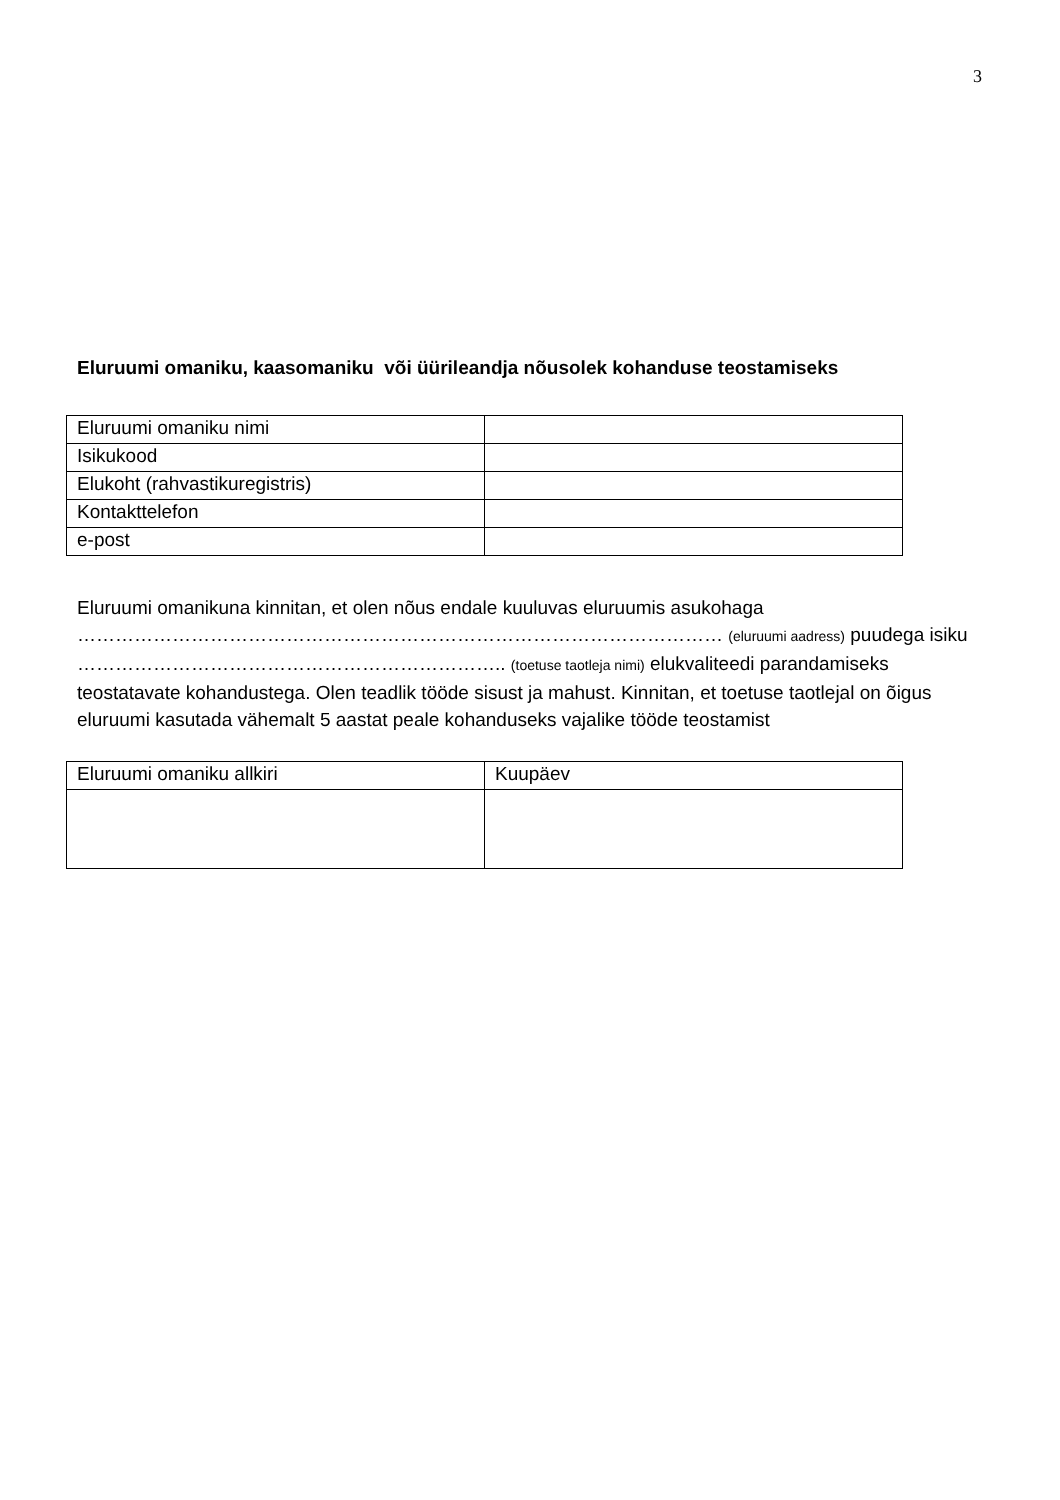3
Eluruumi omaniku, kaasomaniku või üürileandja nõusolek kohanduse teostamiseks
| Eluruumi omaniku nimi | |
| Isikukood | |
| Elukoht (rahvastikuregistris) | |
| Kontakttelefon | |
| e-post | |
Eluruumi omanikuna kinnitan, et olen nõus endale kuuluvas eluruumis asukohaga ………………………………………………………………………………………… (eluruumi aadress) puudega isiku ………………………………………………………….. (toetuse taotleja nimi) elukvaliteedi parandamiseks teostatavate kohandustega. Olen teadlik tööde sisust ja mahust. Kinnitan, et toetuse taotlejal on õigus eluruumi kasutada vähemalt 5 aastat peale kohanduseks vajalike tööde teostamist
| Eluruumi omaniku allkiri | Kuupäev |